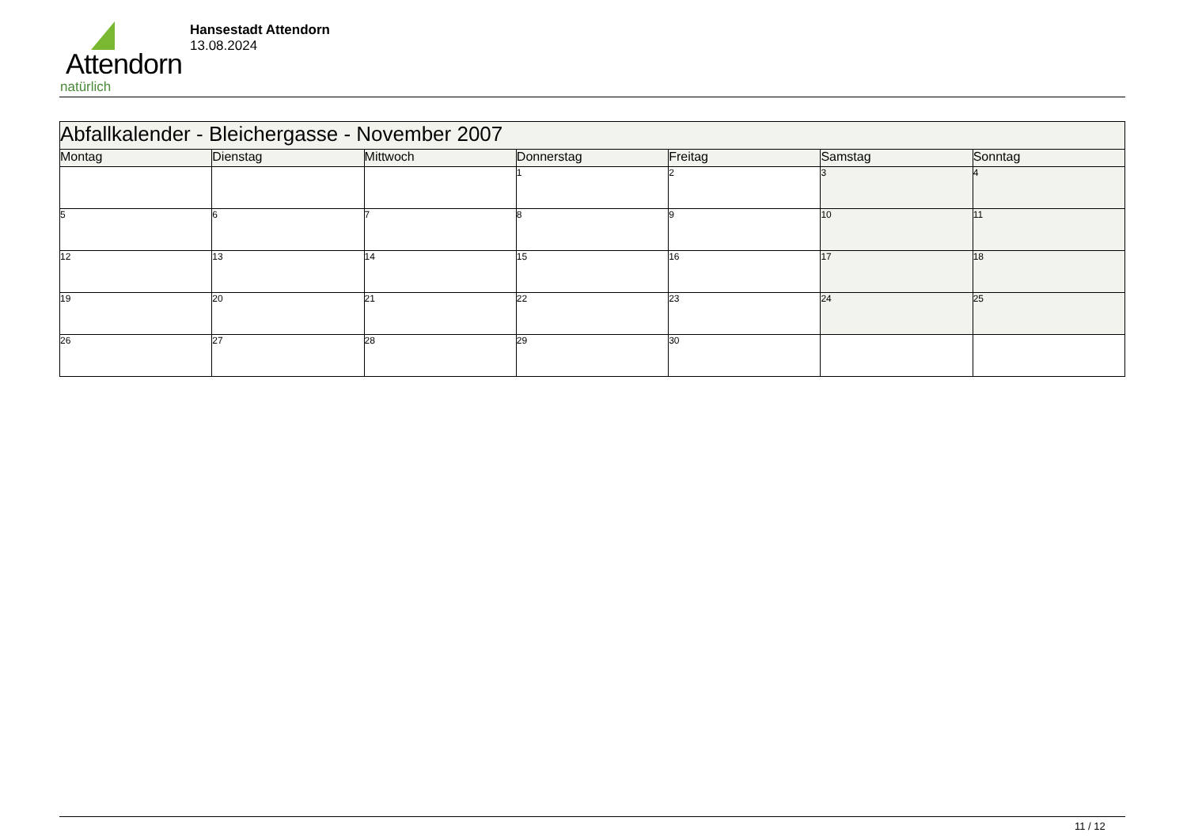Attendorn
natürlich
Hansestadt Attendorn
13.08.2024
| Abfallkalender - Bleichergasse - November 2007 | | | | | | |
| Montag | Dienstag | Mittwoch | Donnerstag | Freitag | Samstag | Sonntag |
| | | | 1 | 2 | 3 | 4 |
| 5 | 6 | 7 | 8 | 9 | 10 | 11 |
| 12 | 13 | 14 | 15 | 16 | 17 | 18 |
| 19 | 20 | 21 | 22 | 23 | 24 | 25 |
| 26 | 27 | 28 | 29 | 30 | | |
11 / 12